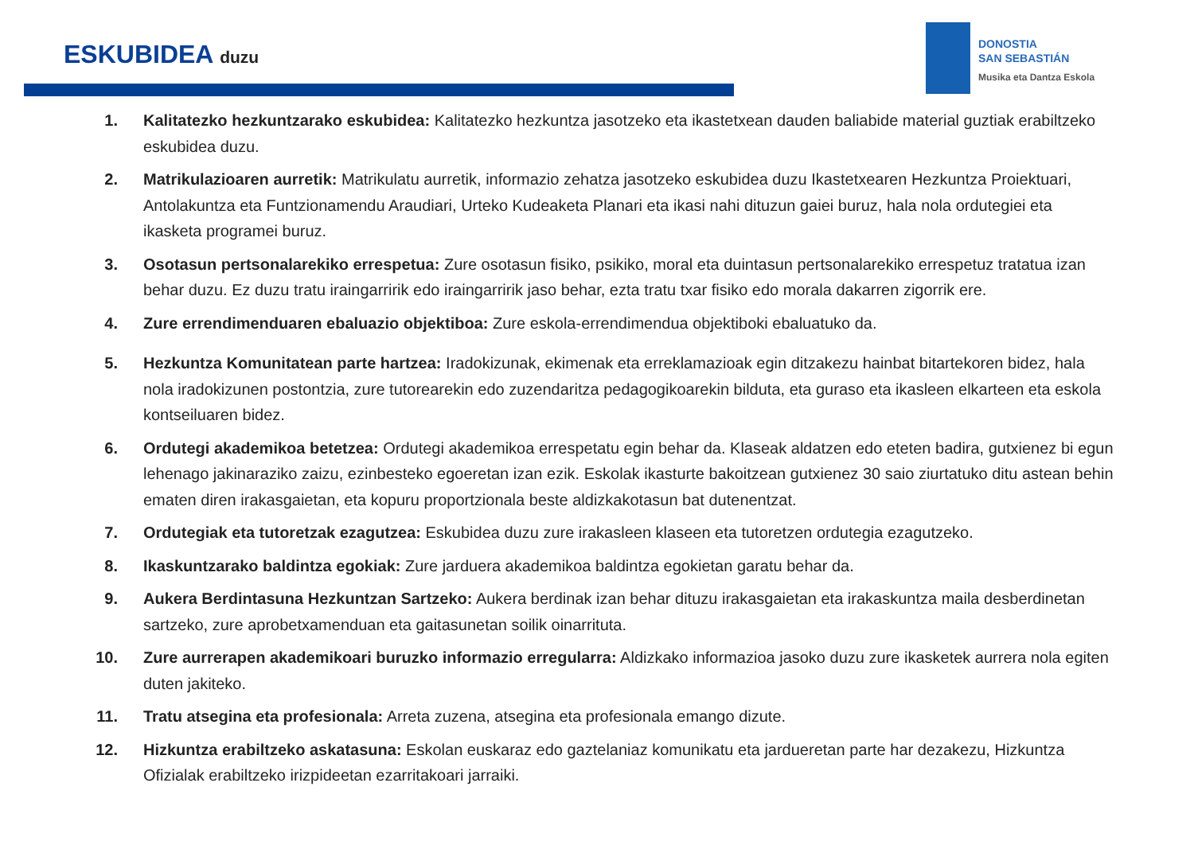ESKUBIDEA duzu
DONOSTIA
SAN SEBASTIÁN
Musika eta Dantza Eskola
1. Kalitatezko hezkuntzarako eskubidea: Kalitatezko hezkuntza jasotzeko eta ikastetxean dauden baliabide material guztiak erabiltzeko eskubidea duzu.
2. Matrikulazioaren aurretik: Matrikulatu aurretik, informazio zehatza jasotzeko eskubidea duzu Ikastetxearen Hezkuntza Proiektuari, Antolakuntza eta Funtzionamendu Araudiari, Urteko Kudeaketa Planari eta ikasi nahi dituzun gaiei buruz, hala nola ordutegiei eta ikasketa programei buruz.
3. Osotasun pertsonalarekiko errespetua: Zure osotasun fisiko, psikiko, moral eta duintasun pertsonalarekiko errespetuz tratatua izan behar duzu. Ez duzu tratu iraingarririk edo iraingarririk jaso behar, ezta tratu txar fisiko edo morala dakarren zigorrik ere.
4. Zure errendimenduaren ebaluazio objektiboa: Zure eskola-errendimendua objektiboki ebaluatuko da.
5. Hezkuntza Komunitatean parte hartzea: Iradokizunak, ekimenak eta erreklamazioak egin ditzakezu hainbat bitartekoren bidez, hala nola iradokizunen postontzia, zure tutorearekin edo zuzendaritza pedagogikoarekin bilduta, eta guraso eta ikasleen elkarteen eta eskola kontseiluaren bidez.
6. Ordutegi akademikoa betetzea: Ordutegi akademikoa errespetatu egin behar da. Klaseak aldatzen edo eteten badira, gutxienez bi egun lehenago jakinaraziko zaizu, ezinbesteko egoeretan izan ezik. Eskolak ikasturte bakoitzean gutxienez 30 saio ziurtatuko ditu astean behin ematen diren irakasgaietan, eta kopuru proportzionala beste aldizkakotasun bat dutenentzat.
7. Ordutegiak eta tutoretzak ezagutzea: Eskubidea duzu zure irakasleen klaseen eta tutoretzen ordutegia ezagutzeko.
8. Ikaskuntzarako baldintza egokiak: Zure jarduera akademikoa baldintza egokietan garatu behar da.
9. Aukera Berdintasuna Hezkuntzan Sartzeko: Aukera berdinak izan behar dituzu irakasgaietan eta irakaskuntza maila desberdinetan sartzeko, zure aprobetxamenduan eta gaitasunetan soilik oinarrituta.
10. Zure aurrerapen akademikoari buruzko informazio erregularra: Aldizkako informazioa jasoko duzu zure ikasketek aurrera nola egiten duten jakiteko.
11. Tratu atsegina eta profesionala: Arreta zuzena, atsegina eta profesionala emango dizute.
12. Hizkuntza erabiltzeko askatasuna: Eskolan euskaraz edo gaztelaniaz komunikatu eta jardueretan parte har dezakezu, Hizkuntza Ofizialak erabiltzeko irizpideetan ezarritakoari jarraiki.